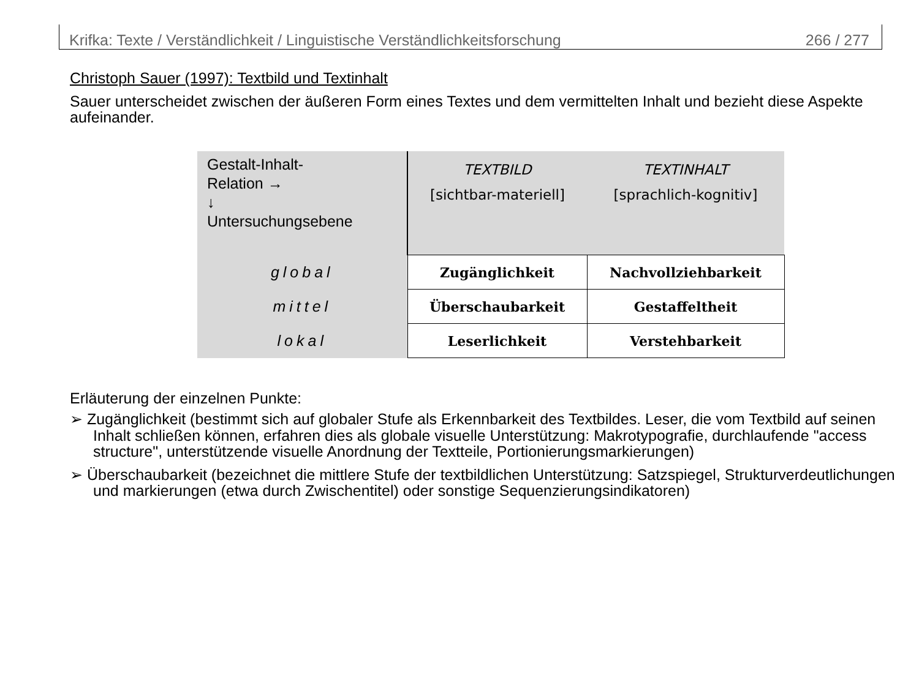Krifka: Texte / Verständlichkeit / Linguistische Verständlichkeitsforschung 266 / 277
Christoph Sauer (1997): Textbild und Textinhalt
Sauer unterscheidet zwischen der äußeren Form eines Textes und dem vermittelten Inhalt und bezieht diese Aspekte aufeinander.
| Gestalt-Inhalt- Relation → ↓ Untersuchungsebene | TEXTBILD [sichtbar-materiell] | TEXTINHALT [sprachlich-kognitiv] |
| global | Zugänglichkeit | Nachvollziehbarkeit |
| mittel | Überschaubarkeit | Gestaffeltheit |
| lokal | Leserlichkeit | Verstehbarkeit |
Erläuterung der einzelnen Punkte:
➢ Zugänglichkeit (bestimmt sich auf globaler Stufe als Erkennbarkeit des Textbildes. Leser, die vom Textbild auf seinen Inhalt schließen können, erfahren dies als globale visuelle Unterstützung: Makrotypografie, durchlaufende "access structure", unterstützende visuelle Anordnung der Textteile, Portionierungsmarkierungen)
➢ Überschaubarkeit (bezeichnet die mittlere Stufe der textbildlichen Unterstützung: Satzspiegel, Strukturverdeutlichungen und markierungen (etwa durch Zwischentitel) oder sonstige Sequenzierungsindikatoren)